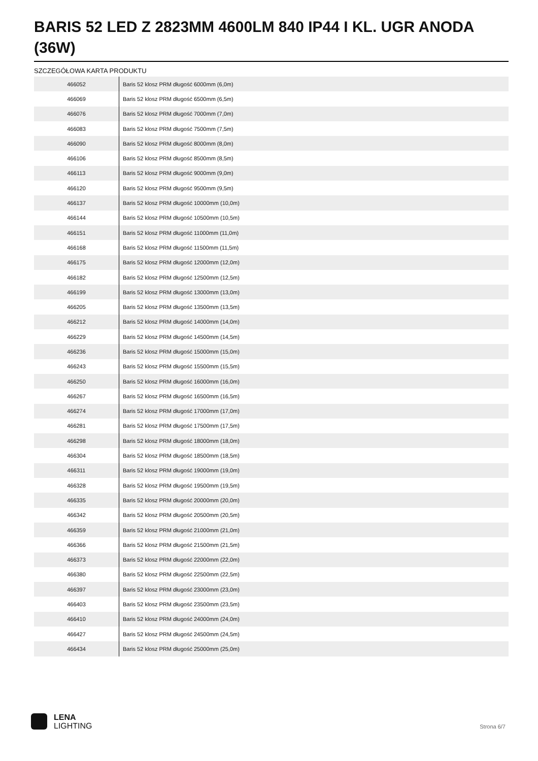BARIS 52 LED Z 2823MM 4600LM 840 IP44 I KL. UGR ANODA (36W)
SZCZEGÓŁOWA KARTA PRODUKTU
| 466052 | Baris 52 klosz PRM długość 6000mm (6,0m) |
| 466069 | Baris 52 klosz PRM długość 6500mm (6,5m) |
| 466076 | Baris 52 klosz PRM długość 7000mm (7,0m) |
| 466083 | Baris 52 klosz PRM długość 7500mm (7,5m) |
| 466090 | Baris 52 klosz PRM długość 8000mm (8,0m) |
| 466106 | Baris 52 klosz PRM długość 8500mm (8,5m) |
| 466113 | Baris 52 klosz PRM długość 9000mm (9,0m) |
| 466120 | Baris 52 klosz PRM długość 9500mm (9,5m) |
| 466137 | Baris 52 klosz PRM długość 10000mm (10,0m) |
| 466144 | Baris 52 klosz PRM długość 10500mm (10,5m) |
| 466151 | Baris 52 klosz PRM długość 11000mm (11,0m) |
| 466168 | Baris 52 klosz PRM długość 11500mm (11,5m) |
| 466175 | Baris 52 klosz PRM długość 12000mm (12,0m) |
| 466182 | Baris 52 klosz PRM długość 12500mm (12,5m) |
| 466199 | Baris 52 klosz PRM długość 13000mm (13,0m) |
| 466205 | Baris 52 klosz PRM długość 13500mm (13,5m) |
| 466212 | Baris 52 klosz PRM długość 14000mm (14,0m) |
| 466229 | Baris 52 klosz PRM długość 14500mm (14,5m) |
| 466236 | Baris 52 klosz PRM długość 15000mm (15,0m) |
| 466243 | Baris 52 klosz PRM długość 15500mm (15,5m) |
| 466250 | Baris 52 klosz PRM długość 16000mm (16,0m) |
| 466267 | Baris 52 klosz PRM długość 16500mm (16,5m) |
| 466274 | Baris 52 klosz PRM długość 17000mm (17,0m) |
| 466281 | Baris 52 klosz PRM długość 17500mm (17,5m) |
| 466298 | Baris 52 klosz PRM długość 18000mm (18,0m) |
| 466304 | Baris 52 klosz PRM długość 18500mm (18,5m) |
| 466311 | Baris 52 klosz PRM długość 19000mm (19,0m) |
| 466328 | Baris 52 klosz PRM długość 19500mm (19,5m) |
| 466335 | Baris 52 klosz PRM długość 20000mm (20,0m) |
| 466342 | Baris 52 klosz PRM długość 20500mm (20,5m) |
| 466359 | Baris 52 klosz PRM długość 21000mm (21,0m) |
| 466366 | Baris 52 klosz PRM długość 21500mm (21,5m) |
| 466373 | Baris 52 klosz PRM długość 22000mm (22,0m) |
| 466380 | Baris 52 klosz PRM długość 22500mm (22,5m) |
| 466397 | Baris 52 klosz PRM długość 23000mm (23,0m) |
| 466403 | Baris 52 klosz PRM długość 23500mm (23,5m) |
| 466410 | Baris 52 klosz PRM długość 24000mm (24,0m) |
| 466427 | Baris 52 klosz PRM długość 24500mm (24,5m) |
| 466434 | Baris 52 klosz PRM długość 25000mm (25,0m) |
LENA
LIGHTING
Strona 6/7